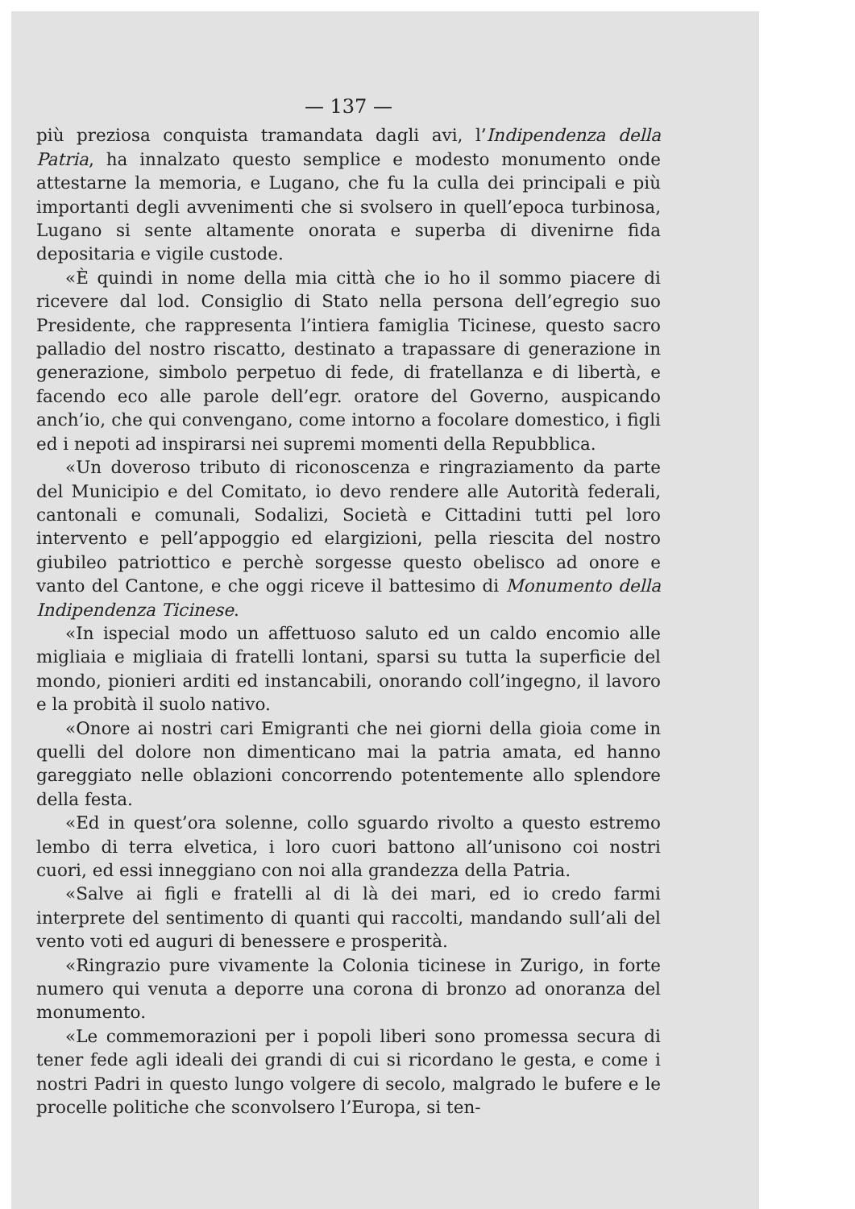— 137 —
più preziosa conquista tramandata dagli avi, l’Indipendenza della Patria, ha innalzato questo semplice e modesto monumento onde attestarne la memoria, e Lugano, che fu la culla dei principali e più importanti degli avvenimenti che si svolsero in quell’epoca turbinosa, Lugano si sente altamente onorata e superba di divenirne fida depositaria e vigile custode.
«È quindi in nome della mia città che io ho il sommo piacere di ricevere dal lod. Consiglio di Stato nella persona dell’egregio suo Presidente, che rappresenta l’intiera famiglia Ticinese, questo sacro palladio del nostro riscatto, destinato a trapassare di generazione in generazione, simbolo perpetuo di fede, di fratellanza e di libertà, e facendo eco alle parole dell’egr. oratore del Governo, auspicando anch’io, che qui convengano, come intorno a focolare domestico, i figli ed i nepoti ad inspirarsi nei supremi momenti della Repubblica.
«Un doveroso tributo di riconoscenza e ringraziamento da parte del Municipio e del Comitato, io devo rendere alle Autorità federali, cantonali e comunali, Sodalizi, Società e Cittadini tutti pel loro intervento e pell’appoggio ed elargizioni, pella riescita del nostro giubileo patriottico e perchè sorgesse questo obelisco ad onore e vanto del Cantone, e che oggi riceve il battesimo di Monumento della Indipendenza Ticinese.
«In ispecial modo un affettuoso saluto ed un caldo encomio alle migliaia e migliaia di fratelli lontani, sparsi su tutta la superficie del mondo, pionieri arditi ed instancabili, onorando coll’ingegno, il lavoro e la probità il suolo nativo.
«Onore ai nostri cari Emigranti che nei giorni della gioia come in quelli del dolore non dimenticano mai la patria amata, ed hanno gareggiato nelle oblazioni concorrendo potentemente allo splendore della festa.
«Ed in quest’ora solenne, collo sguardo rivolto a questo estremo lembo di terra elvetica, i loro cuori battono all’unisono coi nostri cuori, ed essi inneggiano con noi alla grandezza della Patria.
«Salve ai figli e fratelli al di là dei mari, ed io credo farmi interprete del sentimento di quanti qui raccolti, mandando sull’ali del vento voti ed auguri di benessere e prosperità.
«Ringrazio pure vivamente la Colonia ticinese in Zurigo, in forte numero qui venuta a deporre una corona di bronzo ad onoranza del monumento.
«Le commemorazioni per i popoli liberi sono promessa secura di tener fede agli ideali dei grandi di cui si ricordano le gesta, e come i nostri Padri in questo lungo volgere di secolo, malgrado le bufere e le procelle politiche che sconvolsero l’Europa, si ten-